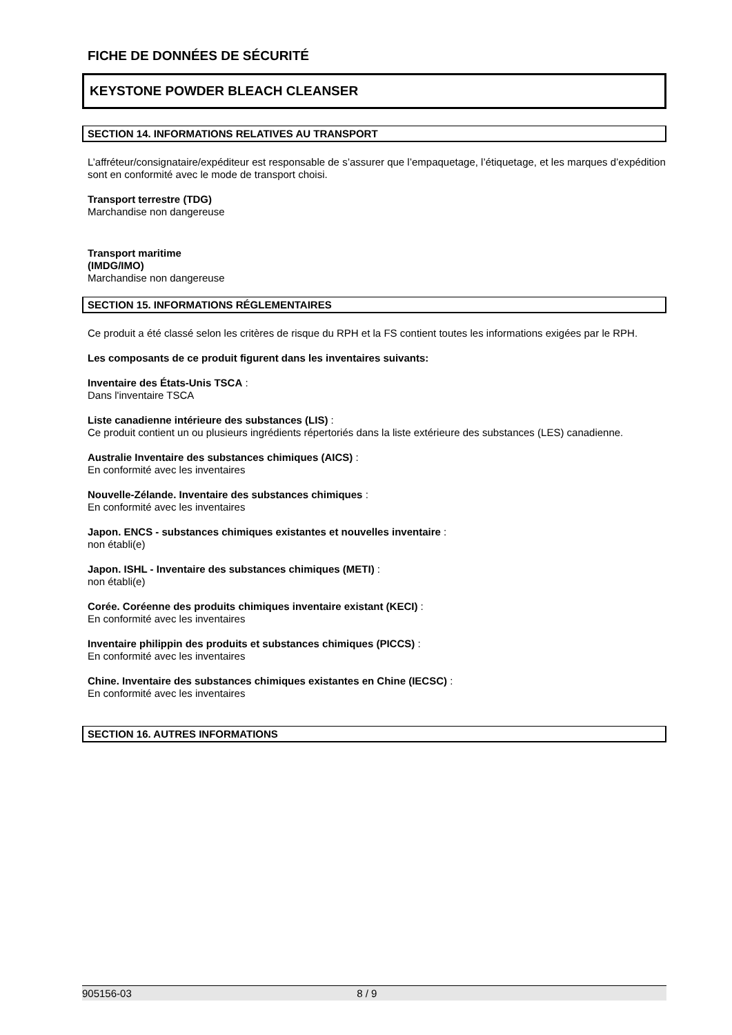FICHE DE DONNÉES DE SÉCURITÉ
KEYSTONE POWDER BLEACH CLEANSER
SECTION 14. INFORMATIONS RELATIVES AU TRANSPORT
L’affréteur/consignataire/expéditeur est responsable de s’assurer que l’empaquetage, l’étiquetage, et les marques d’expédition sont en conformité avec le mode de transport choisi.
Transport terrestre (TDG)
Marchandise non dangereuse
Transport maritime
(IMDG/IMO)
Marchandise non dangereuse
SECTION 15. INFORMATIONS RÉGLEMENTAIRES
Ce produit a été classé selon les critères de risque du RPH et la FS contient toutes les informations exigées par le RPH.
Les composants de ce produit figurent dans les inventaires suivants:
Inventaire des États-Unis TSCA :
Dans l'inventaire TSCA
Liste canadienne intérieure des substances (LIS) :
Ce produit contient un ou plusieurs ingrédients répertoriés dans la liste extérieure des substances (LES) canadienne.
Australie Inventaire des substances chimiques (AICS) :
En conformité avec les inventaires
Nouvelle-Zélande. Inventaire des substances chimiques :
En conformité avec les inventaires
Japon. ENCS - substances chimiques existantes et nouvelles inventaire :
non établi(e)
Japon. ISHL - Inventaire des substances chimiques (METI) :
non établi(e)
Corée. Coréenne des produits chimiques inventaire existant (KECI) :
En conformité avec les inventaires
Inventaire philippin des produits et substances chimiques (PICCS) :
En conformité avec les inventaires
Chine. Inventaire des substances chimiques existantes en Chine (IECSC) :
En conformité avec les inventaires
SECTION 16. AUTRES INFORMATIONS
905156-03 8 / 9